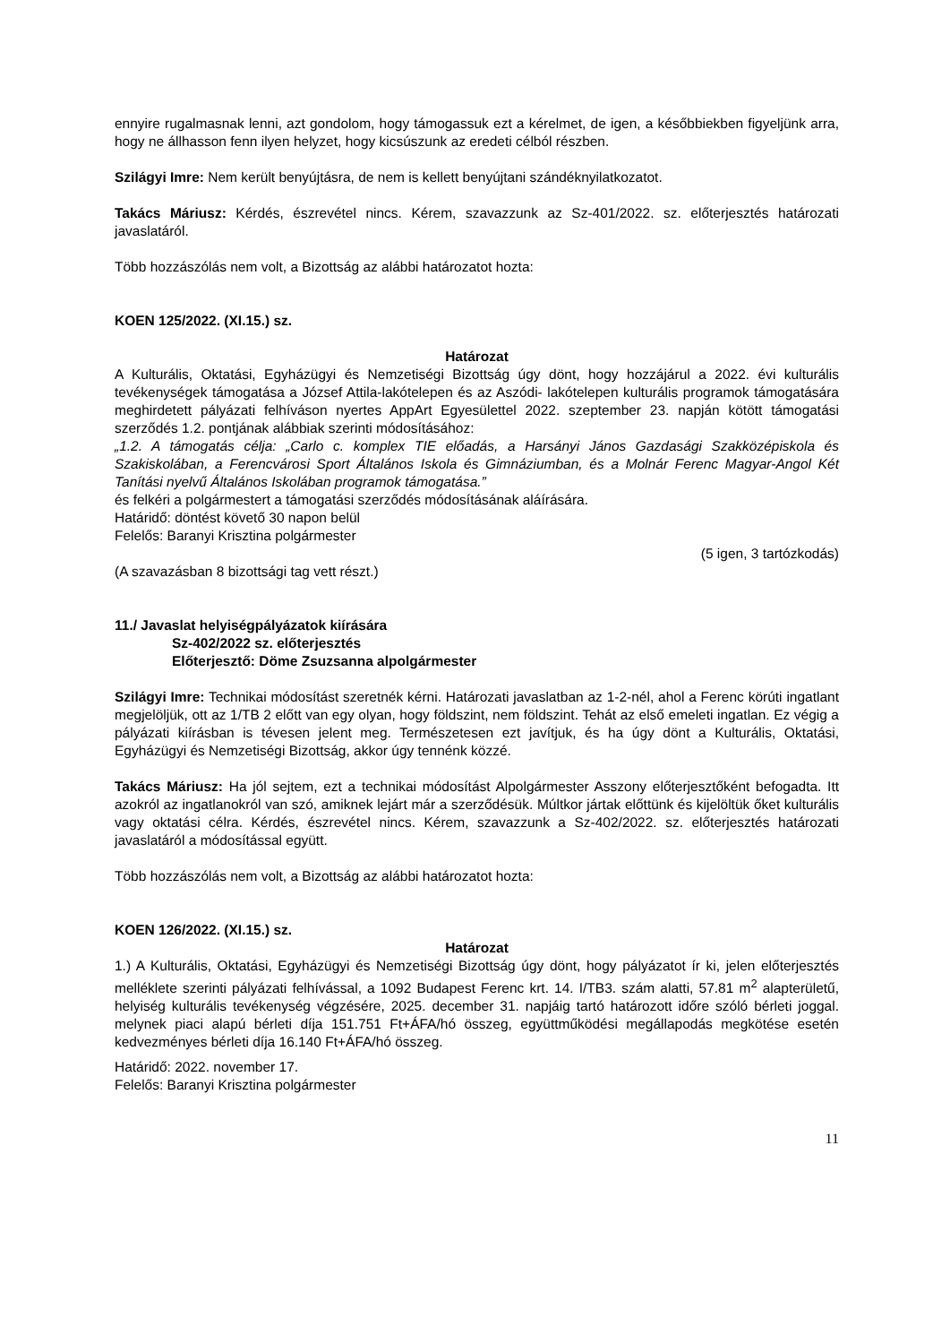ennyire rugalmasnak lenni, azt gondolom, hogy támogassuk ezt a kérelmet, de igen, a későbbiekben figyeljünk arra, hogy ne állhasson fenn ilyen helyzet, hogy kicsúszunk az eredeti célból részben.
Szilágyi Imre: Nem került benyújtásra, de nem is kellett benyújtani szándéknyilatkozatot.
Takács Máriusz: Kérdés, észrevétel nincs. Kérem, szavazzunk az Sz-401/2022. sz. előterjesztés határozati javaslatáról.
Több hozzászólás nem volt, a Bizottság az alábbi határozatot hozta:
KOEN 125/2022. (XI.15.) sz.
Határozat
A Kulturális, Oktatási, Egyházügyi és Nemzetiségi Bizottság úgy dönt, hogy hozzájárul a 2022. évi kulturális tevékenységek támogatása a József Attila-lakótelepen és az Aszódi- lakótelepen kulturális programok támogatására meghirdetett pályázati felhíváson nyertes AppArt Egyesülettel 2022. szeptember 23. napján kötött támogatási szerződés 1.2. pontjának alábbiak szerinti módosításához:
„1.2. A támogatás célja: „Carlo c. komplex TIE előadás, a Harsányi János Gazdasági Szakközépiskola és Szakiskolában, a Ferencvárosi Sport Általános Iskola és Gimnáziumban, és a Molnár Ferenc Magyar-Angol Két Tanítási nyelvű Általános Iskolában programok támogatása.”
és felkéri a polgármestert a támogatási szerződés módosításának aláírására.
Határidő: döntést követő 30 napon belül
Felelős: Baranyi Krisztina polgármester
(5 igen, 3 tartózkodás)
(A szavazásban 8 bizottsági tag vett részt.)
11./ Javaslat helyiségpályázatok kiírására
Sz-402/2022 sz. előterjesztés
Előterjesztő: Döme Zsuzsanna alpolgármester
Szilágyi Imre: Technikai módosítást szeretnék kérni. Határozati javaslatban az 1-2-nél, ahol a Ferenc körúti ingatlant megjelöljük, ott az 1/TB 2 előtt van egy olyan, hogy földszint, nem földszint. Tehát az első emeleti ingatlan. Ez végig a pályázati kiírásban is tévesen jelent meg. Természetesen ezt javítjuk, és ha úgy dönt a Kulturális, Oktatási, Egyházügyi és Nemzetiségi Bizottság, akkor úgy tennénk közzé.
Takács Máriusz: Ha jól sejtem, ezt a technikai módosítást Alpolgármester Asszony előterjesztőként befogadta. Itt azokról az ingatlanokról van szó, amiknek lejárt már a szerződésük. Múltkor jártak előttünk és kijelöltük őket kulturális vagy oktatási célra. Kérdés, észrevétel nincs. Kérem, szavazzunk a Sz-402/2022. sz. előterjesztés határozati javaslatáról a módosítással együtt.
Több hozzászólás nem volt, a Bizottság az alábbi határozatot hozta:
KOEN 126/2022. (XI.15.) sz.
Határozat
1.) A Kulturális, Oktatási, Egyházügyi és Nemzetiségi Bizottság úgy dönt, hogy pályázatot ír ki, jelen előterjesztés melléklete szerinti pályázati felhívással, a 1092 Budapest Ferenc krt. 14. I/TB3. szám alatti, 57.81 m<sup>2</sup> alapterületű, helyiség kulturális tevékenység végzésére, 2025. december 31. napjáig tartó határozott időre szóló bérleti joggal. melynek piaci alapú bérleti díja 151.751 Ft+ÁFA/hó összeg, együttműködési megállapodás megkötése esetén kedvezményes bérleti díja 16.140 Ft+ÁFA/hó összeg.
Határidő: 2022. november 17.
Felelős: Baranyi Krisztina polgármester
11